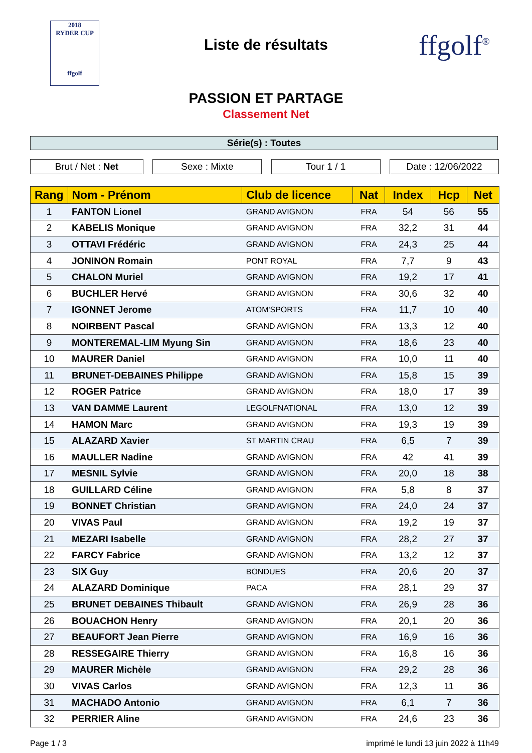2018
RYDER CUP
ffgolf
Liste de résultats ffgolf<sup>®</sup>
PASSION ET PARTAGE
Classement Net
Série(s) : Toutes
Brut / Net : Net Sexe : Mixte Tour 1 / 1 Date : 12/06/2022
| Rang | Nom - Prénom | Club de licence | Nat | Index | Hcp | Net |
| --- | --- | --- | --- | --- | --- | --- |
| 1 | FANTON Lionel | GRAND AVIGNON | FRA | 54 | 56 | 55 |
| 2 | KABELIS Monique | GRAND AVIGNON | FRA | 32,2 | 31 | 44 |
| 3 | OTTAVI Frédéric | GRAND AVIGNON | FRA | 24,3 | 25 | 44 |
| 4 | JONINON Romain | PONT ROYAL | FRA | 7,7 | 9 | 43 |
| 5 | CHALON Muriel | GRAND AVIGNON | FRA | 19,2 | 17 | 41 |
| 6 | BUCHLER Hervé | GRAND AVIGNON | FRA | 30,6 | 32 | 40 |
| 7 | IGONNET Jerome | ATOM'SPORTS | FRA | 11,7 | 10 | 40 |
| 8 | NOIRBENT Pascal | GRAND AVIGNON | FRA | 13,3 | 12 | 40 |
| 9 | MONTEREMAL-LIM Myung Sin | GRAND AVIGNON | FRA | 18,6 | 23 | 40 |
| 10 | MAURER Daniel | GRAND AVIGNON | FRA | 10,0 | 11 | 40 |
| 11 | BRUNET-DEBAINES Philippe | GRAND AVIGNON | FRA | 15,8 | 15 | 39 |
| 12 | ROGER Patrice | GRAND AVIGNON | FRA | 18,0 | 17 | 39 |
| 13 | VAN DAMME Laurent | LEGOLFNATIONAL | FRA | 13,0 | 12 | 39 |
| 14 | HAMON Marc | GRAND AVIGNON | FRA | 19,3 | 19 | 39 |
| 15 | ALAZARD Xavier | ST MARTIN CRAU | FRA | 6,5 | 7 | 39 |
| 16 | MAULLER Nadine | GRAND AVIGNON | FRA | 42 | 41 | 39 |
| 17 | MESNIL Sylvie | GRAND AVIGNON | FRA | 20,0 | 18 | 38 |
| 18 | GUILLARD Céline | GRAND AVIGNON | FRA | 5,8 | 8 | 37 |
| 19 | BONNET Christian | GRAND AVIGNON | FRA | 24,0 | 24 | 37 |
| 20 | VIVAS Paul | GRAND AVIGNON | FRA | 19,2 | 19 | 37 |
| 21 | MEZARI Isabelle | GRAND AVIGNON | FRA | 28,2 | 27 | 37 |
| 22 | FARCY Fabrice | GRAND AVIGNON | FRA | 13,2 | 12 | 37 |
| 23 | SIX Guy | BONDUES | FRA | 20,6 | 20 | 37 |
| 24 | ALAZARD Dominique | PACA | FRA | 28,1 | 29 | 37 |
| 25 | BRUNET DEBAINES Thibault | GRAND AVIGNON | FRA | 26,9 | 28 | 36 |
| 26 | BOUACHON Henry | GRAND AVIGNON | FRA | 20,1 | 20 | 36 |
| 27 | BEAUFORT Jean Pierre | GRAND AVIGNON | FRA | 16,9 | 16 | 36 |
| 28 | RESSEGAIRE Thierry | GRAND AVIGNON | FRA | 16,8 | 16 | 36 |
| 29 | MAURER Michèle | GRAND AVIGNON | FRA | 29,2 | 28 | 36 |
| 30 | VIVAS Carlos | GRAND AVIGNON | FRA | 12,3 | 11 | 36 |
| 31 | MACHADO Antonio | GRAND AVIGNON | FRA | 6,1 | 7 | 36 |
| 32 | PERRIER Aline | GRAND AVIGNON | FRA | 24,6 | 23 | 36 |
Page 1 / 3 imprimé le lundi 13 juin 2022 à 11h49